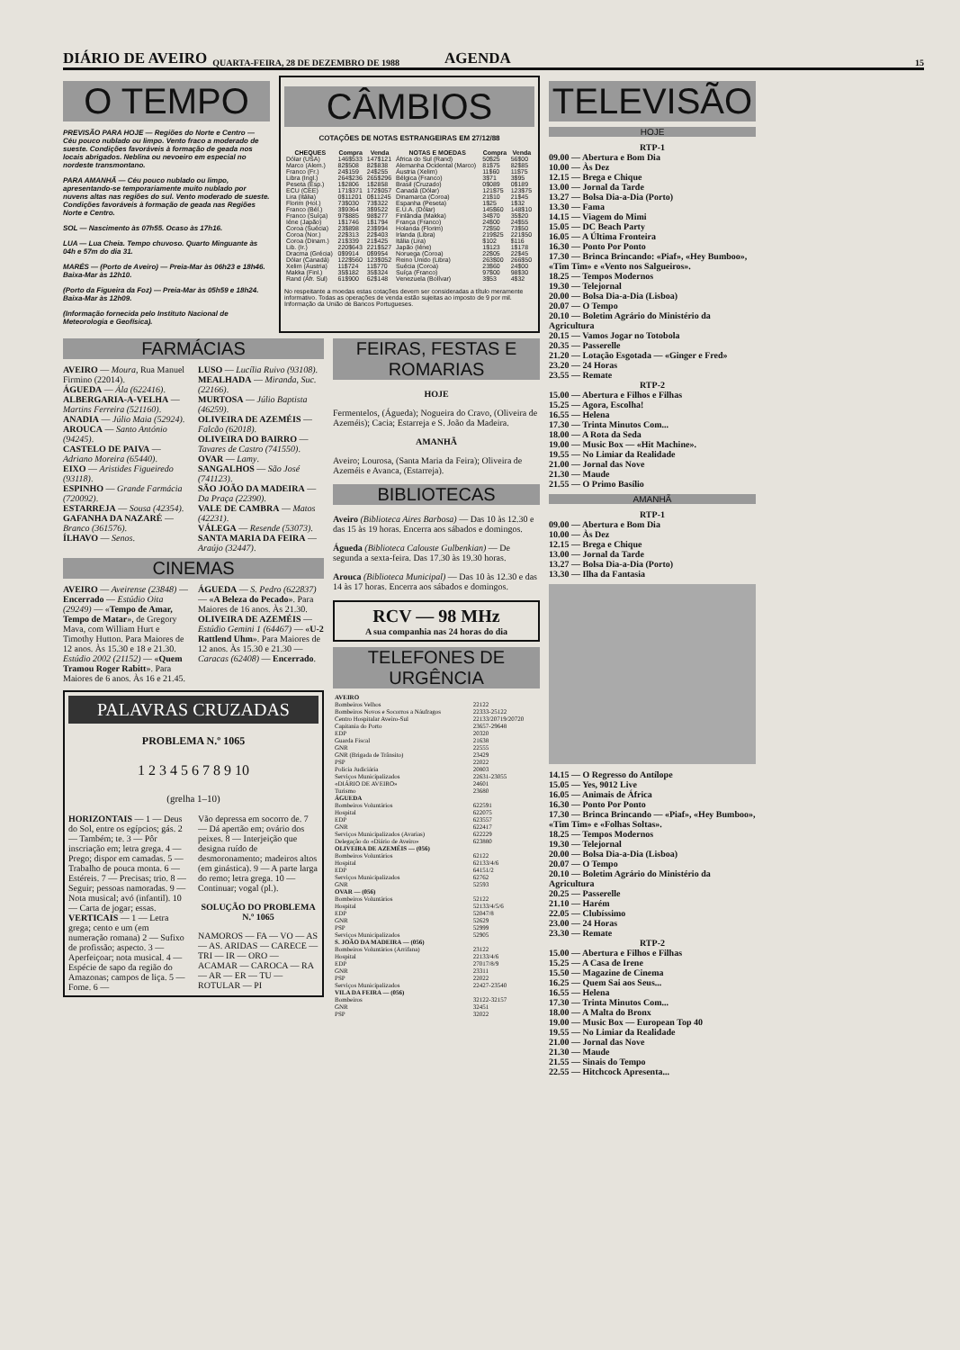DIÁRIO DE AVEIRO QUARTA-FEIRA, 28 DE DEZEMBRO DE 1988 AGENDA 15
O TEMPO
PREVISÃO PARA HOJE — Regiões do Norte e Centro — Céu pouco nublado ou limpo. Vento fraco a moderado de sueste. Condições favoráveis à formação de geada nos locais abrigados. Neblina ou nevoeiro em especial no nordeste transmontano.
PARA AMANHÃ — Céu pouco nublado ou limpo, apresentando-se temporariamente muito nublado por nuvens altas nas regiões do sul. Vento moderado de sueste. Condições favoráveis à formação de geada nas Regiões Norte e Centro.
SOL — Nascimento às 07h55. Ocaso às 17h16.
LUA — Lua Cheia. Tempo chuvoso. Quarto Minguante às 04h e 57m do dia 31.
MARÉS — (Porto de Aveiro) — Preia-Mar às 06h23 e 18h46. Baixa-Mar às 12h10.
(Porto da Figueira da Foz) — Preia-Mar às 05h59 e 18h24. Baixa-Mar às 12h09.
(Informação fornecida pelo Instituto Nacional de Meteorologia e Geofísica).
CÂMBIOS
COTAÇÕES DE NOTAS ESTRANGEIRAS EM 27/12/88
| CHEQUES | Compra | Venda | NOTAS E MOEDAS | Compra | Venda |
| --- | --- | --- | --- | --- | --- |
| Dólar (USA) | 146$533 | 147$121 | África do Sul (Rand) | 50$25 | 56$00 |
| Marco (Alem.) | 82$508 | 82$838 | Alemanha Ocidental (Marco) | 81$75 | 82$85 |
| Franco (Fr.) | 24$159 | 24$255 | Áustria (Xelim) | 11$60 | 11$75 |
| Libra (Ingl.) | 264$236 | 265$296 | Bélgica (Franco) | 3$71 | 3$95 |
| Peseta (Esp.) | 1$2806 | 1$2858 | Brasil (Cruzado) | 0$089 | 0$189 |
| ECU (CEE) | 171$371 | 172$057 | Canadá (Dólar) | 121$75 | 123$75 |
| Lira (Itália) | 0$11201 | 0$11245 | Dinamarca (Coroa) | 21$10 | 21$45 |
| Florim (Hol.) | 73$030 | 73$322 | Espanha (Peseta) | 1$25 | 1$32 |
| Franco (Bél.) | 3$9364 | 3$9522 | E.U.A. (Dólar) | 145$60 | 148$10 |
| Franco (Suíça) | 97$885 | 98$277 | Finlândia (Makka) | 34$70 | 35$20 |
| Iéne (Japão) | 1$1746 | 1$1794 | França (Franco) | 24$00 | 24$55 |
| Coroa (Suécia) | 23$898 | 23$994 | Holanda (Florim) | 72$50 | 73$50 |
| Coroa (Nor.) | 22$313 | 22$403 | Irlanda (Libra) | 219$25 | 221$50 |
| Coroa (Dinam.) | 21$339 | 21$425 | Itália (Lira) | $102 | $116 |
| Lib. (Ir.) | 220$643 | 221$527 | Japão (Iéne) | 1$123 | 1$178 |
| Dracma (Grécia) | 0$9914 | 0$9954 | Noruega (Coroa) | 22$05 | 22$45 |
| Dólar (Canadá) | 122$560 | 123$052 | Reino Unido (Libra) | 263$00 | 266$50 |
| Xelim (Áustria) | 11$724 | 11$770 | Suécia (Coroa) | 23$60 | 24$00 |
| Makka (Finl.) | 35$182 | 35$324 | Suíça (Franco) | 97$00 | 98$30 |
| Rand (Áfr. Sul) | 61$900 | 62$148 | Venezuela (Bolívar) | 3$53 | 4$32 |
No respeitante a moedas estas cotações devem ser consideradas a título meramente informativo. Todas as operações de venda estão sujeitas ao imposto de 9 por mil. Informação da União de Bancos Portugueses.
FARMÁCIAS
AVEIRO — Moura, Rua Manuel Firmino (22014).
ÁGUEDA — Ála (622416).
ALBERGARIA-A-VELHA — Martins Ferreira (521160).
ANADIA — Júlio Maia (52924).
AROUCA — Santo António (94245).
CASTELO DE PAIVA — Adriano Moreira (65440).
EIXO — Aristides Figueiredo (93118).
ESPINHO — Grande Farmácia (720092).
ESTARREJA — Sousa (42354).
GAFANHA DA NAZARÉ — Branco (361576).
ÍLHAVO — Senos.
LUSO — Lucília Ruivo (93108).
MEALHADA — Miranda, Suc. (22166).
MURTOSA — Júlio Baptista (46259).
OLIVEIRA DE AZEMÉIS — Falcão (62018).
OLIVEIRA DO BAIRRO — Tavares de Castro (741550).
OVAR — Lamy.
SANGALHOS — São José (741123).
SÃO JOÃO DA MADEIRA — Da Praça (22390).
VALE DE CAMBRA — Matos (42231).
VÁLEGA — Resende (53073).
SANTA MARIA DA FEIRA — Araújo (32447).
CINEMAS
AVEIRO — Aveirense (23848) — Encerrado — Estúdio Oita (29249) — «Tempo de Amar, Tempo de Matar», de Gregory Mava, com William Hurt e Timothy Hutton. Para Maiores de 12 anos. Às 15.30 e 18 e 21.30. Estúdio 2002 (21152) — «Quem Tramou Roger Rabitt». Para Maiores de 6 anos. Às 16 e 21.45.
ÁGUEDA — S. Pedro (622837) — «A Beleza do Pecado». Para Maiores de 16 anos. Às 21.30.
OLIVEIRA DE AZEMÉIS — Estúdio Gemini 1 (64467) — «U-2 Rattlend Uhm». Para Maiores de 12 anos. Às 15.30 e 21.30 — Caracas (62408) — Encerrado.
PALAVRAS CRUZADAS
PROBLEMA N.º 1065
1 2 3 4 5 6 7 8 9 10
(grelha 1–10)
HORIZONTAIS — 1 — Deus do Sol, entre os egípcios; gás. 2 — Também; te. 3 — Pôr inscriação em; letra grega. 4 — Prego; dispor em camadas. 5 — Trabalho de pouca monta. 6 — Estéreis. 7 — Precisas; trio. 8 — Seguir; pessoas namoradas. 9 — Nota musical; avó (infantil). 10 — Carta de jogar; essas.
VERTICAIS — 1 — Letra grega; cento e um (em numeração romana) 2 — Sufixo de profissão; aspecto. 3 — Aperfeiçoar; nota musical. 4 — Espécie de sapo da região do Amazonas; campos de liça. 5 — Fome. 6 —
Vão depressa em socorro de. 7 — Dá apertão em; ovário dos peixes. 8 — Interjeição que designa ruído de desmoronamento; madeiros altos (em ginástica). 9 — A parte larga do remo; letra grega. 10 — Continuar; vogal (pl.).
SOLUÇÃO DO PROBLEMA N.º 1065
NAMOROS — FA — VO — AS — AS. ARIDAS — CARECE — TRI — IR — ORO — ACAMAR — CAROCA — RA — AR — ER — TU — ROTULAR — PI
FEIRAS, FESTAS E ROMARIAS
HOJE
Fermentelos, (Águeda); Nogueira do Cravo, (Oliveira de Azeméis); Cacia; Estarreja e S. João da Madeira.
AMANHÃ
Aveiro; Lourosa, (Santa Maria da Feira); Oliveira de Azeméis e Avanca, (Estarreja).
BIBLIOTECAS
Aveiro (Biblioteca Aires Barbosa) — Das 10 às 12.30 e das 15 às 19 horas. Encerra aos sábados e domingos.
Águeda (Biblioteca Calouste Gulbenkian) — De segunda a sexta-feira. Das 17.30 às 19.30 horas.
Arouca (Biblioteca Municipal) — Das 10 às 12.30 e das 14 às 17 horas. Encerra aos sábados e domingos.
RCV — 98 MHz
A sua companhia nas 24 horas do dia
TELEFONES DE URGÊNCIA
| AVEIRO | |
| --- | --- |
| Bombeiros Velhos | 22122 |
| Bombeiros Novos e Socorros a Náufragos | 22333-25122 |
| Centro Hospitalar Aveiro-Sul | 22133/20719/20720 |
| Capitania do Porto | 23657-29648 |
| EDP | 20320 |
| Guarda Fiscal | 21638 |
| GNR | 22555 |
| GNR (Brigada de Trânsito) | 23429 |
| PSP | 22022 |
| Polícia Judiciária | 20803 |
| Serviços Municipalizados | 22631-23055 |
| «DIÁRIO DE AVEIRO» | 24601 |
| Turismo | 23680 |
| ÁGUEDA | |
| Bombeiros Voluntários | 622591 |
| Hospital | 622075 |
| EDP | 623557 |
| GNR | 622417 |
| Serviços Municipalizados (Avarias) | 622229 |
| Delegação do «Diário de Aveiro» | 623880 |
| OLIVEIRA DE AZEMÉIS — (056) | |
| Bombeiros Voluntários | 62122 |
| Hospital | 62133/4/6 |
| EDP | 64151/2 |
| Serviços Municipalizados | 62762 |
| GNR | 52593 |
| OVAR — (056) | |
| Bombeiros Voluntários | 52122 |
| Hospital | 52133/4/5/6 |
| EDP | 52047/8 |
| GNR | 52629 |
| PSP | 52999 |
| Serviços Municipalizados | 52905 |
| S. JOÃO DA MADEIRA — (056) | |
| Bombeiros Voluntários (Arrifana) | 23122 |
| Hospital | 22133/4/6 |
| EDP | 27017/8/9 |
| GNR | 23311 |
| PSP | 22022 |
| Serviços Municipalizados | 22427-23540 |
| VILA DA FEIRA — (056) | |
| Bombeiros | 32122-32157 |
| GNR | 32451 |
| PSP | 32022 |
TELEVISÃO
HOJE
RTP-1
09.00 — Abertura e Bom Dia
10.00 — Às Dez
12.15 — Brega e Chique
13.00 — Jornal da Tarde
13.27 — Bolsa Dia-a-Dia (Porto)
13.30 — Fama
14.15 — Viagem do Mimi
15.05 — DC Beach Party
16.05 — A Última Fronteira
16.30 — Ponto Por Ponto
17.30 — Brinca Brincando: «Piaf», «Hey Bumboo», «Tim Tim» e «Vento nos Salgueiros».
18.25 — Tempos Modernos
19.30 — Telejornal
20.00 — Bolsa Dia-a-Dia (Lisboa)
20.07 — O Tempo
20.10 — Boletim Agrário do Ministério da Agricultura
20.15 — Vamos Jogar no Totobola
20.35 — Passerelle
21.20 — Lotação Esgotada — «Ginger e Fred»
23.20 — 24 Horas
23.55 — Remate
RTP-2
15.00 — Abertura e Filhos e Filhas
15.25 — Agora, Escolha!
16.55 — Helena
17.30 — Trinta Minutos Com...
18.00 — A Rota da Seda
19.00 — Music Box — «Hit Machine».
19.55 — No Limiar da Realidade
21.00 — Jornal das Nove
21.30 — Maude
21.55 — O Primo Basílio
AMANHÃ
RTP-1
09.00 — Abertura e Bom Dia
10.00 — Às Dez
12.15 — Brega e Chique
13.00 — Jornal da Tarde
13.27 — Bolsa Dia-a-Dia (Porto)
13.30 — Ilha da Fantasia
14.15 — O Regresso do Antílope
15.05 — Yes, 9012 Live
16.05 — Animais de África
16.30 — Ponto Por Ponto
17.30 — Brinca Brincando — «Piaf», «Hey Bumboo», «Tim Tim» e «Folhas Soltas».
18.25 — Tempos Modernos
19.30 — Telejornal
20.00 — Bolsa Dia-a-Dia (Lisboa)
20.07 — O Tempo
20.10 — Boletim Agrário do Ministério da Agricultura
20.25 — Passerelle
21.10 — Harém
22.05 — Clubíssimo
23.00 — 24 Horas
23.30 — Remate
RTP-2
15.00 — Abertura e Filhos e Filhas
15.25 — A Casa de Irene
15.50 — Magazine de Cinema
16.25 — Quem Sai aos Seus...
16.55 — Helena
17.30 — Trinta Minutos Com...
18.00 — A Malta do Bronx
19.00 — Music Box — European Top 40
19.55 — No Limiar da Realidade
21.00 — Jornal das Nove
21.30 — Maude
21.55 — Sinais do Tempo
22.55 — Hitchcock Apresenta...